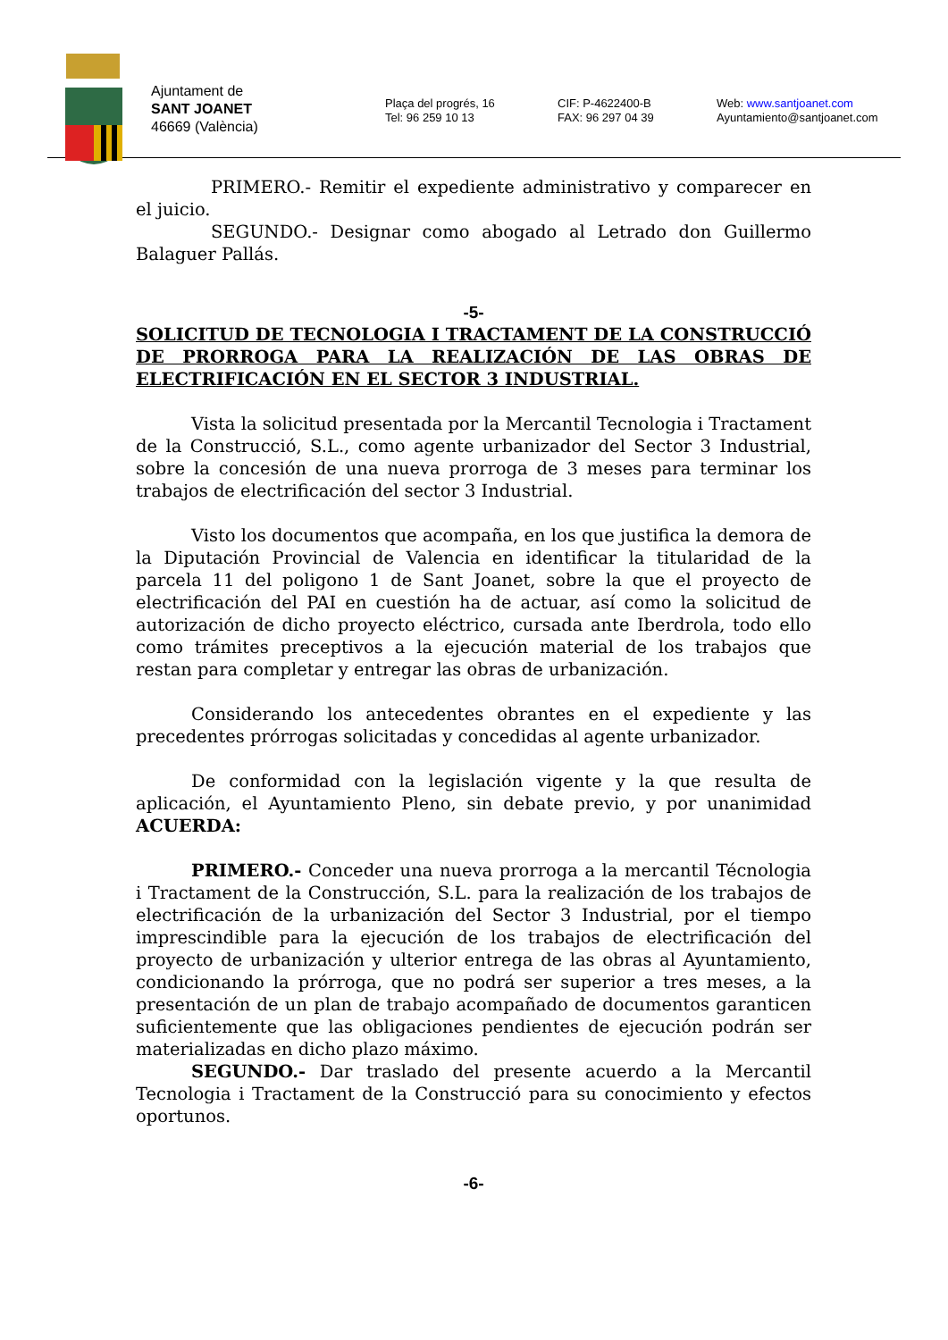Ajuntament de
SANT JOANET
46669 (València)
Plaça del progrés, 16
Tel: 96 259 10 13
CIF: P-4622400-B
FAX: 96 297 04 39
Web: www.santjoanet.com
Ayuntamiento@santjoanet.com
PRIMERO.- Remitir el expediente administrativo y comparecer en el juicio.
SEGUNDO.- Designar como abogado al Letrado don Guillermo Balaguer Pallás.
-5-
SOLICITUD DE TECNOLOGIA I TRACTAMENT DE LA CONSTRUCCIÓ DE PRORROGA PARA LA REALIZACIÓN DE LAS OBRAS DE ELECTRIFICACIÓN EN EL SECTOR 3 INDUSTRIAL.
Vista la solicitud presentada por la Mercantil Tecnologia i Tractament de la Construcció, S.L., como agente urbanizador del Sector 3 Industrial, sobre la concesión de una nueva prorroga de 3 meses para terminar los trabajos de electrificación del sector 3 Industrial.
Visto los documentos que acompaña, en los que justifica la demora de la Diputación Provincial de Valencia en identificar la titularidad de la parcela 11 del poligono 1 de Sant Joanet, sobre la que el proyecto de electrificación del PAI en cuestión ha de actuar, así como la solicitud de autorización de dicho proyecto eléctrico, cursada ante Iberdrola, todo ello como trámites preceptivos a la ejecución material de los trabajos que restan para completar y entregar las obras de urbanización.
Considerando los antecedentes obrantes en el expediente y las precedentes prórrogas solicitadas y concedidas al agente urbanizador.
De conformidad con la legislación vigente y la que resulta de aplicación, el Ayuntamiento Pleno, sin debate previo, y por unanimidad ACUERDA:
PRIMERO.- Conceder una nueva prorroga a la mercantil Técnologia i Tractament de la Construcción, S.L. para la realización de los trabajos de electrificación de la urbanización del Sector 3 Industrial, por el tiempo imprescindible para la ejecución de los trabajos de electrificación del proyecto de urbanización y ulterior entrega de las obras al Ayuntamiento, condicionando la prórroga, que no podrá ser superior a tres meses, a la presentación de un plan de trabajo acompañado de documentos garanticen suficientemente que las obligaciones pendientes de ejecución podrán ser materializadas en dicho plazo máximo.
SEGUNDO.- Dar traslado del presente acuerdo a la Mercantil Tecnologia i Tractament de la Construcció para su conocimiento y efectos oportunos.
-6-